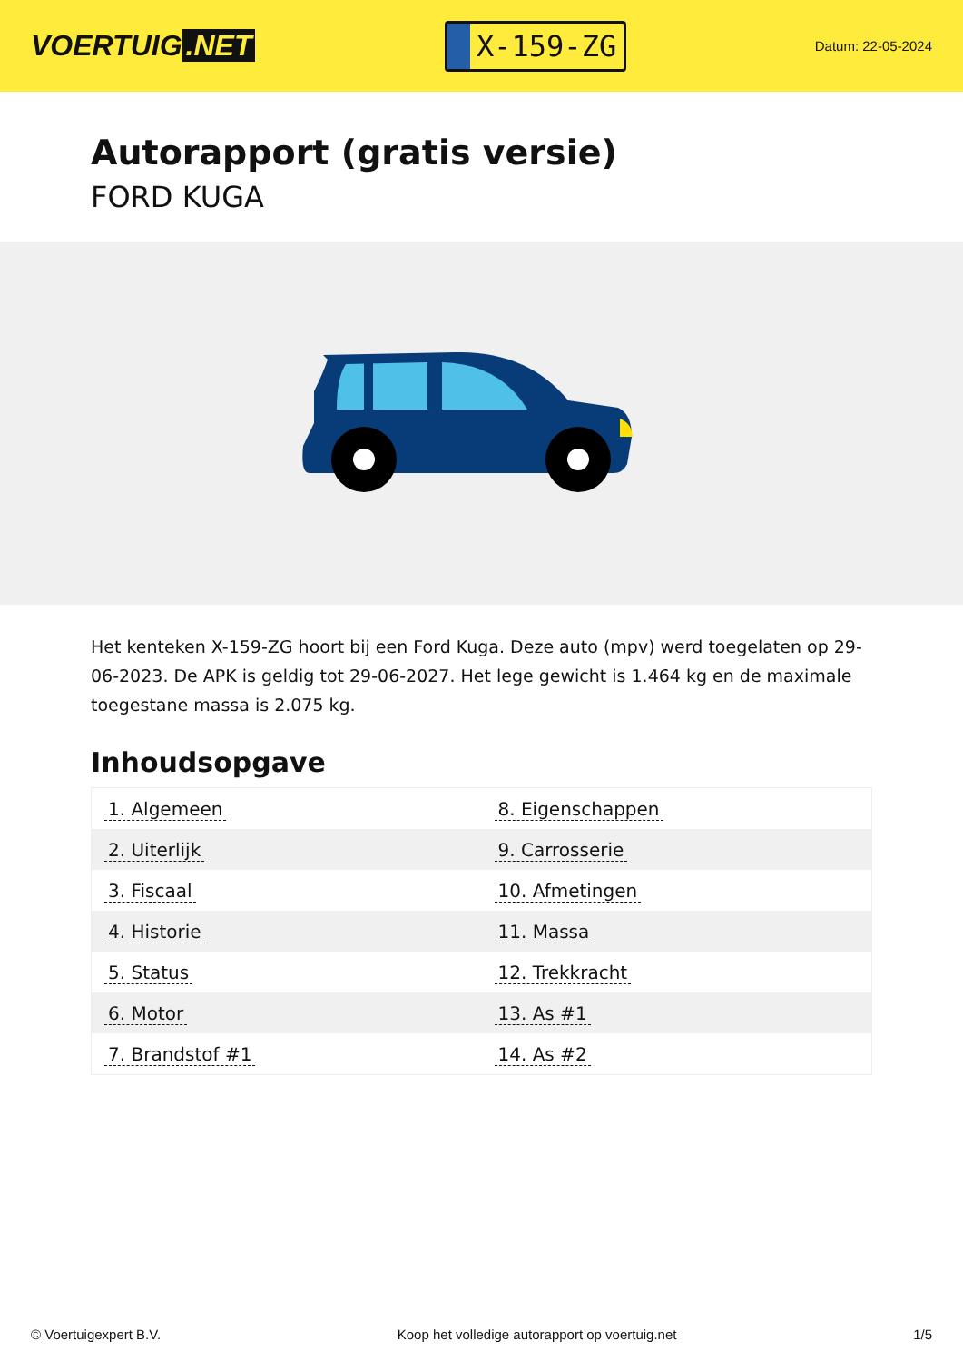VOERTUIG.NET
X-159-ZG
Datum: 22-05-2024
Autorapport (gratis versie)
FORD KUGA
Het kenteken X-159-ZG hoort bij een Ford Kuga. Deze auto (mpv) werd toegelaten op 29-06-2023. De APK is geldig tot 29-06-2027. Het lege gewicht is 1.464 kg en de maximale toegestane massa is 2.075 kg.
Inhoudsopgave
| 1. Algemeen | 8. Eigenschappen |
| 2. Uiterlijk | 9. Carrosserie |
| 3. Fiscaal | 10. Afmetingen |
| 4. Historie | 11. Massa |
| 5. Status | 12. Trekkracht |
| 6. Motor | 13. As #1 |
| 7. Brandstof #1 | 14. As #2 |
© Voertuigexpert B.V. Koop het volledige autorapport op voertuig.net 1/5